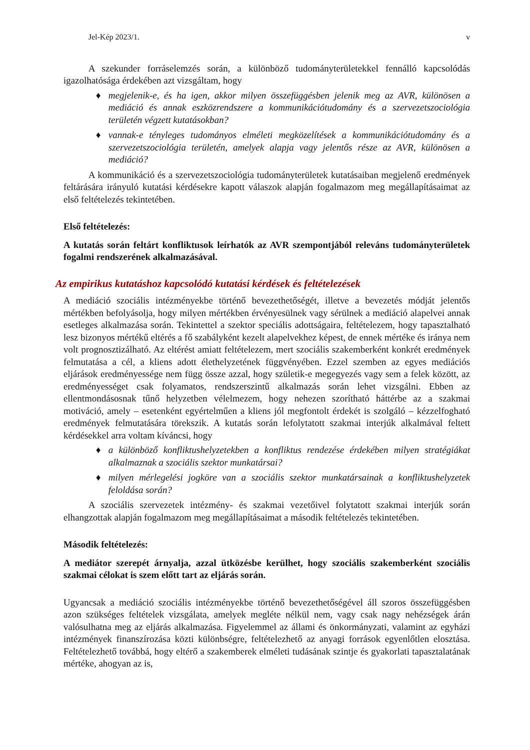Jel-Kép 2023/1. v
A szekunder forráselemzés során, a különböző tudományterületekkel fennálló kapcsolódás igazolhatósága érdekében azt vizsgáltam, hogy
♦ megjelenik-e, és ha igen, akkor milyen összefüggésben jelenik meg az AVR, különösen a mediáció és annak eszközrendszere a kommunikációtudomány és a szervezetszociológia területén végzett kutatásokban?
♦ vannak-e tényleges tudományos elméleti megközelítések a kommunikációtudomány és a szervezetszociológia területén, amelyek alapja vagy jelentős része az AVR, különösen a mediáció?
A kommunikáció és a szervezetszociológia tudományterületek kutatásaiban megjelenő eredmények feltárására irányuló kutatási kérdésekre kapott válaszok alapján fogalmazom meg megállapításaimat az első feltételezés tekintetében.
Első feltételezés:
A kutatás során feltárt konfliktusok leírhatók az AVR szempontjából releváns tudományterületek fogalmi rendszerének alkalmazásával.
Az empirikus kutatáshoz kapcsolódó kutatási kérdések és feltételezések
A mediáció szociális intézményekbe történő bevezethetőségét, illetve a bevezetés módját jelentős mértékben befolyásolja, hogy milyen mértékben érvényesülnek vagy sérülnek a mediáció alapelvei annak esetleges alkalmazása során. Tekintettel a szektor speciális adottságaira, feltételezem, hogy tapasztalható lesz bizonyos mértékű eltérés a fő szabályként kezelt alapelvekhez képest, de ennek mértéke és iránya nem volt prognosztizálható. Az eltérést amiatt feltételezem, mert szociális szakemberként konkrét eredmények felmutatása a cél, a kliens adott élethelyzetének függvényében. Ezzel szemben az egyes mediációs eljárások eredményessége nem függ össze azzal, hogy születik-e megegyezés vagy sem a felek között, az eredményességet csak folyamatos, rendszerszintű alkalmazás során lehet vizsgálni. Ebben az ellentmondásosnak tűnő helyzetben vélelmezem, hogy nehezen szorítható háttérbe az a szakmai motiváció, amely – esetenként egyértelműen a kliens jól megfontolt érdekét is szolgáló – kézzelfogható eredmények felmutatására törekszik. A kutatás során lefolytatott szakmai interjúk alkalmával feltett kérdésekkel arra voltam kíváncsi, hogy
♦ a különböző konfliktushelyzetekben a konfliktus rendezése érdekében milyen stratégiákat alkalmaznak a szociális szektor munkatársai?
♦ milyen mérlegelési jogköre van a szociális szektor munkatársainak a konfliktushelyzetek feloldása során?
A szociális szervezetek intézmény- és szakmai vezetőivel folytatott szakmai interjúk során elhangzottak alapján fogalmazom meg megállapításaimat a második feltételezés tekintetében.
Második feltételezés:
A mediátor szerepét árnyalja, azzal ütközésbe kerülhet, hogy szociális szakemberként szociális szakmai célokat is szem előtt tart az eljárás során.
Ugyancsak a mediáció szociális intézményekbe történő bevezethetőségével áll szoros összefüggésben azon szükséges feltételek vizsgálata, amelyek megléte nélkül nem, vagy csak nagy nehézségek árán valósulhatna meg az eljárás alkalmazása. Figyelemmel az állami és önkormányzati, valamint az egyházi intézmények finanszírozása közti különbségre, feltételezhető az anyagi források egyenlőtlen elosztása. Feltételezhető továbbá, hogy eltérő a szakemberek elméleti tudásának szintje és gyakorlati tapasztalatának mértéke, ahogyan az is,